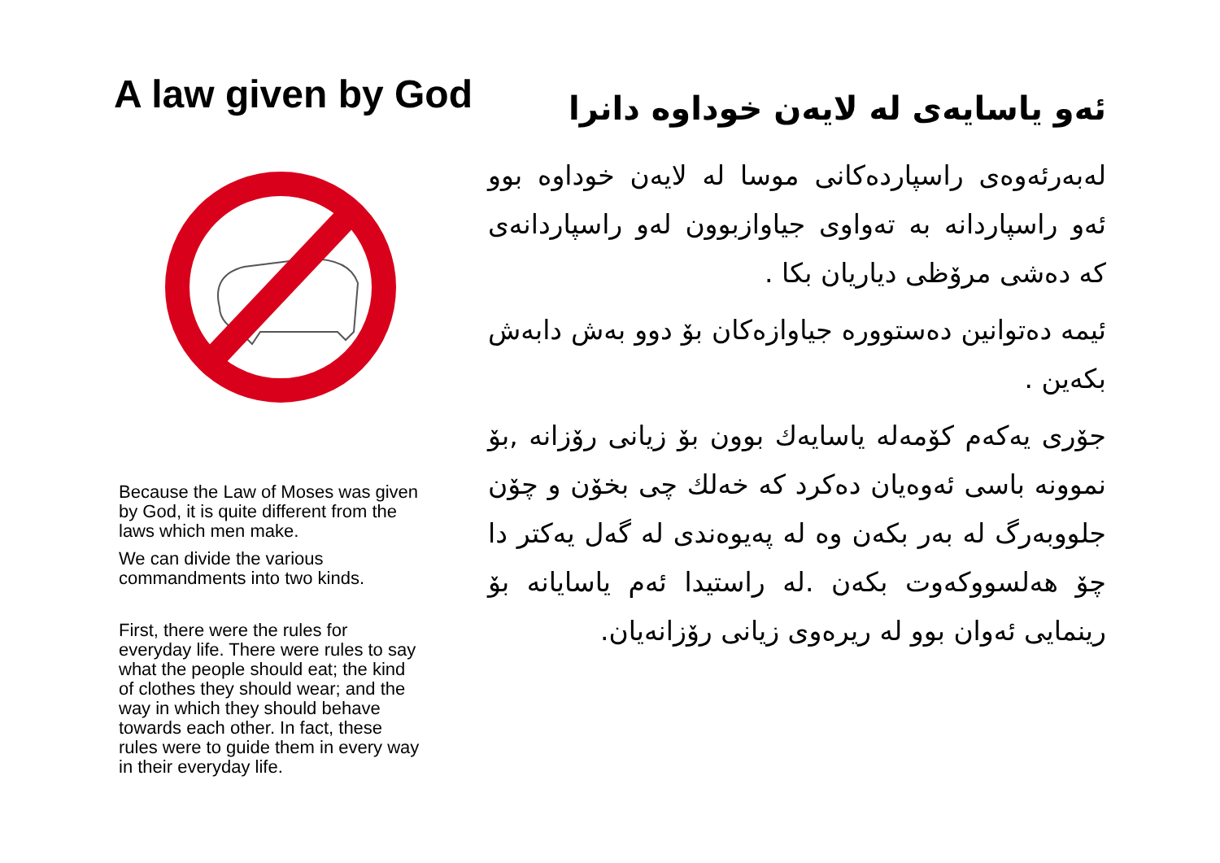A law given by God
Because the Law of Moses was given by God, it is quite different from the laws which men make.
We can divide the various commandments into two kinds.
First, there were the rules for everyday life. There were rules to say what the people should eat; the kind of clothes they should wear; and the way in which they should behave towards each other. In fact, these rules were to guide them in every way in their everyday life.
ئەو یاسایەی لە لایەن خوداوە دانرا
لەبەرئەوەی راسپاردەکانی موسا لە لایەن خوداوە بوو ئەو راسپاردانە بە تەواوی جیاوازبوون لەو راسپاردانەی کە دەشی مرۆظی دیاریان بکا .
ئیمە دەتوانین دەستووره جیاوازەکان بۆ دوو بەش دابەش بکەین .
جۆری یەکەم کۆمەلە یاسایەك بوون بۆ زیانی رۆزانە ,بۆ نموونە باسی ئەوەیان دەکرد کە خەلك چی بخۆن و چۆن جلووبەرگ لە بەر بکەن وە لە پەیوەندی لە گەل یەکتر دا چۆ هەلسووکەوت بکەن .لە راستیدا ئەم یاسایانە بۆ رینمایی ئەوان بوو لە ریرەوی زیانی رۆزانەیان.